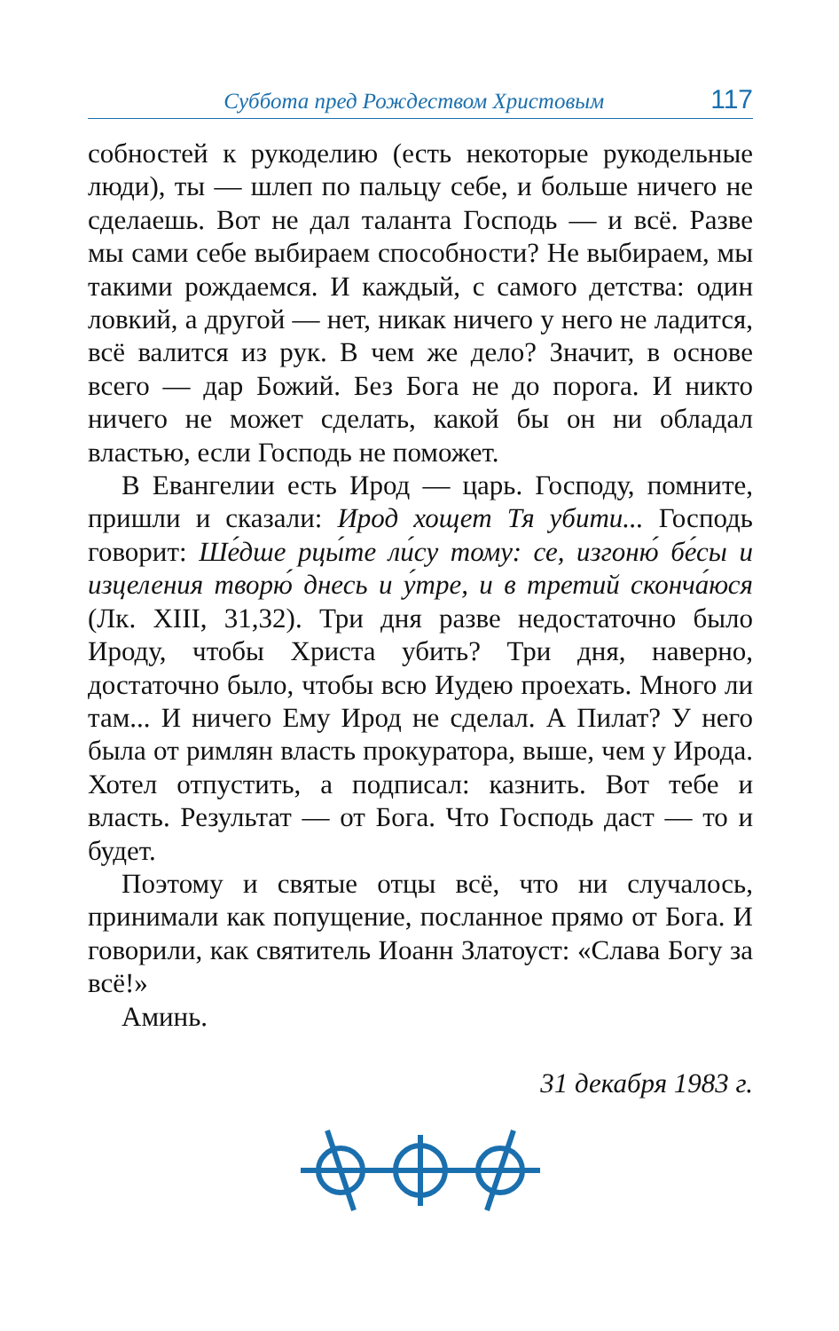Суббота пред Рождеством Христовым 117
собностей к рукоделию (есть некоторые рукодельные люди), ты — шлеп по пальцу себе, и больше ничего не сделаешь. Вот не дал таланта Господь — и всё. Разве мы сами себе выбираем способности? Не выбираем, мы такими рождаемся. И каждый, с самого детства: один ловкий, а другой — нет, никак ничего у него не ладится, всё валится из рук. В чем же дело? Значит, в основе всего — дар Божий. Без Бога не до порога. И никто ничего не может сделать, какой бы он ни обладал властью, если Господь не поможет.
В Евангелии есть Ирод — царь. Господу, помните, пришли и сказали: Ирод хощет Тя убити... Господь говорит: Ше́дше рцы́те ли́су тому: се, изгоню́ бе́сы и изцеления творю́ днесь и у́тре, и в третий сконча́юся (Лк. XIII, 31,32). Три дня разве недостаточно было Ироду, чтобы Христа убить? Три дня, наверно, достаточно было, чтобы всю Иудею проехать. Много ли там... И ничего Ему Ирод не сделал. А Пилат? У него была от римлян власть прокуратора, выше, чем у Ирода. Хотел отпустить, а подписал: казнить. Вот тебе и власть. Результат — от Бога. Что Господь даст — то и будет.
Поэтому и святые отцы всё, что ни случалось, принимали как попущение, посланное прямо от Бога. И говорили, как святитель Иоанн Златоуст: «Слава Богу за всё!»
Аминь.
31 декабря 1983 г.